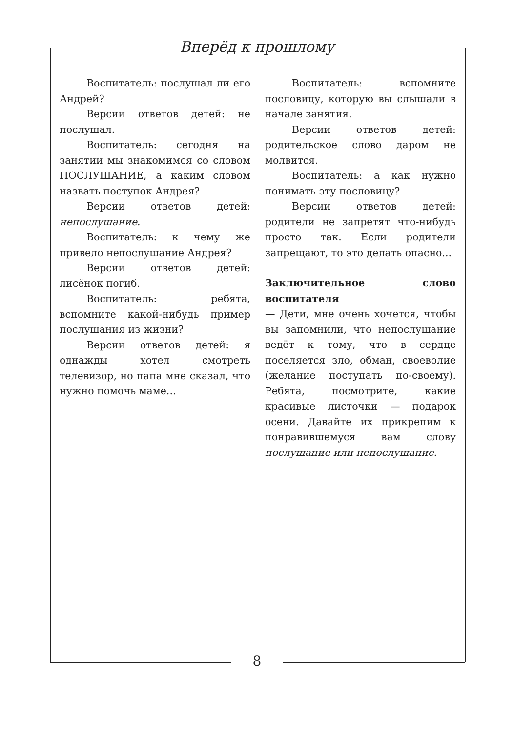Вперёд к прошлому
Воспитатель: послушал ли его Андрей?
Версии ответов детей: не послушал.
Воспитатель: сегодня на занятии мы знакомимся со словом ПОСЛУШАНИЕ, а каким словом назвать поступок Андрея?
Версии ответов детей: непослушание.
Воспитатель: к чему же привело непослушание Андрея?
Версии ответов детей: лисёнок погиб.
Воспитатель: ребята, вспомните какой-нибудь пример послушания из жизни?
Версии ответов детей: я однажды хотел смотреть телевизор, но папа мне сказал, что нужно помочь маме...
Воспитатель: вспомните пословицу, которую вы слышали в начале занятия.
Версии ответов детей: родительское слово даром не молвится.
Воспитатель: а как нужно понимать эту пословицу?
Версии ответов детей: родители не запретят что-нибудь просто так. Если родители запрещают, то это делать опасно...
Заключительное слово воспитателя
— Дети, мне очень хочется, чтобы вы запомнили, что непослушание ведёт к тому, что в сердце поселяется зло, обман, своеволие (желание поступать по-своему). Ребята, посмотрите, какие красивые листочки — подарок осени. Давайте их прикрепим к понравившемуся вам слову послушание или непослушание.
8